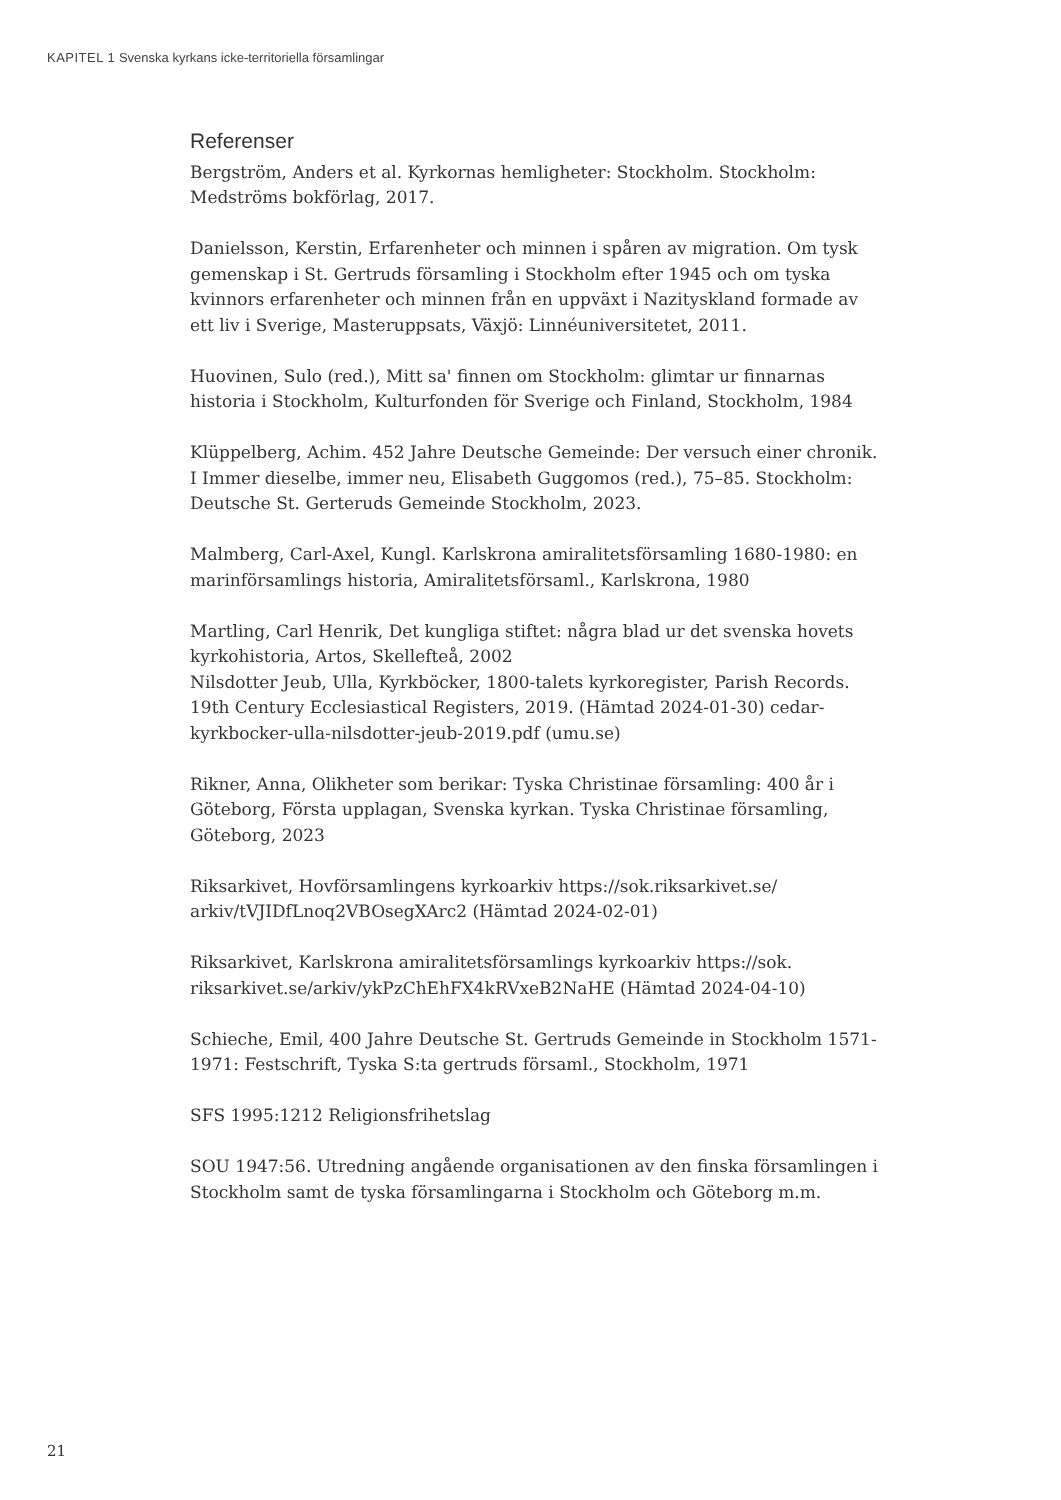KAPITEL 1 Svenska kyrkans icke-territoriella församlingar
Referenser
Bergström, Anders et al. Kyrkornas hemligheter: Stockholm. Stockholm: Medströms bokförlag, 2017.
Danielsson, Kerstin, Erfarenheter och minnen i spåren av migration. Om tysk gemenskap i St. Gertruds församling i Stockholm efter 1945 och om tyska kvinnors erfarenheter och minnen från en uppväxt i Nazityskland formade av ett liv i Sverige, Masteruppsats, Växjö: Linnéuniversitetet, 2011.
Huovinen, Sulo (red.), Mitt sa' finnen om Stockholm: glimtar ur finnarnas historia i Stockholm, Kulturfonden för Sverige och Finland, Stockholm, 1984
Klüppelberg, Achim. 452 Jahre Deutsche Gemeinde: Der versuch einer chronik. I Immer dieselbe, immer neu, Elisabeth Guggomos (red.), 75–85. Stockholm: Deutsche St. Gerteruds Gemeinde Stockholm, 2023.
Malmberg, Carl-Axel, Kungl. Karlskrona amiralitetsförsamling 1680-1980: en marinförsamlings historia, Amiralitetsförsaml., Karlskrona, 1980
Martling, Carl Henrik, Det kungliga stiftet: några blad ur det svenska hovets kyrkohistoria, Artos, Skellefteå, 2002
Nilsdotter Jeub, Ulla, Kyrkböcker, 1800-talets kyrkoregister, Parish Records. 19th Century Ecclesiastical Registers, 2019. (Hämtad 2024-01-30) cedar-kyrkbocker-ulla-nilsdotter-jeub-2019.pdf (umu.se)
Rikner, Anna, Olikheter som berikar: Tyska Christinae församling: 400 år i Göteborg, Första upplagan, Svenska kyrkan. Tyska Christinae församling, Göteborg, 2023
Riksarkivet, Hovförsamlingens kyrkoarkiv https://sok.riksarkivet.se/ arkiv/tVJIDfLnoq2VBOsegXArc2 (Hämtad 2024-02-01)
Riksarkivet, Karlskrona amiralitetsförsamlings kyrkoarkiv https://sok. riksarkivet.se/arkiv/ykPzChEhFX4kRVxeB2NaHE (Hämtad 2024-04-10)
Schieche, Emil, 400 Jahre Deutsche St. Gertruds Gemeinde in Stockholm 1571-1971: Festschrift, Tyska S:ta gertruds församl., Stockholm, 1971
SFS 1995:1212 Religionsfrihetslag
SOU 1947:56. Utredning angående organisationen av den finska församlingen i Stockholm samt de tyska församlingarna i Stockholm och Göteborg m.m.
21